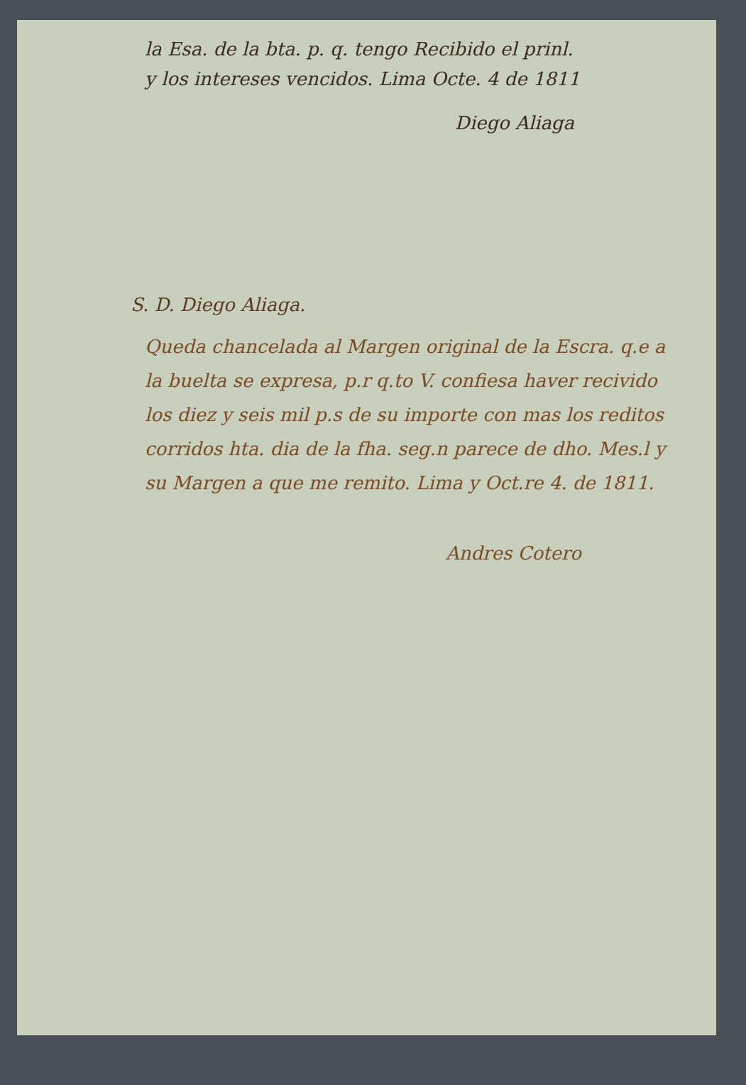la Esa. de la bta. p. q. tengo Recibido el prinl.
y los intereses vencidos. Lima Octe. 4 de 1811
Diego Aliaga
S. D. Diego Aliaga.
Queda chancelada al Margen original de la Escra. q.e a la buelta se expresa, p.r q.to V. confiesa haver recivido los diez y seis mil p.s de su importe con mas los reditos corridos hta. dia de la fha. seg.n parece de dho. Mes.l y su Margen a que me remito. Lima y Oct.re 4. de 1811.
Andres Cotero